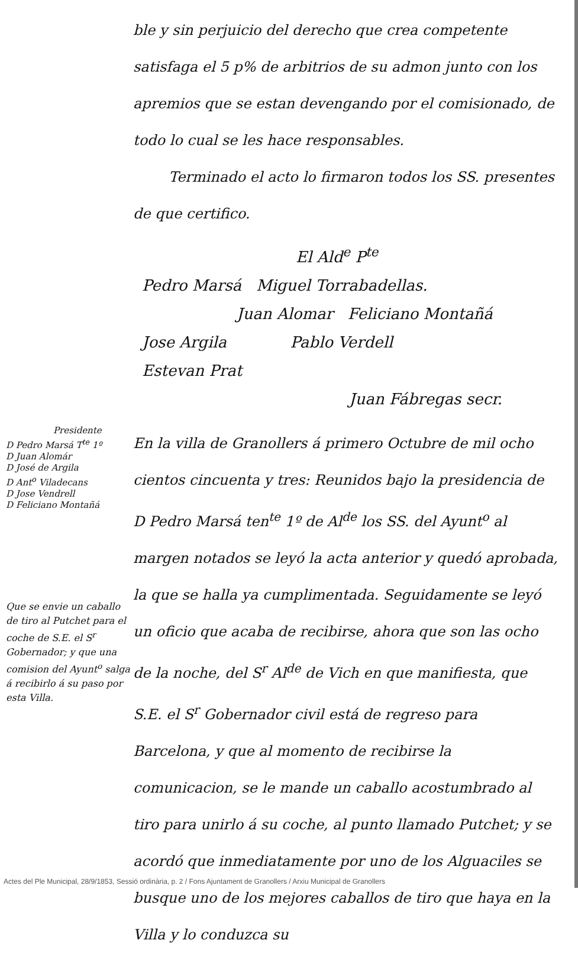ble y sin perjuicio del derecho que crea competente satisfaga el 5 p% de arbitrios de su admon junto con los apremios que se estan devengando por el comisionado, de todo lo cual se les hace responsables.
Terminado el acto lo firmaron todos los SS. presentes de que certifico.
El Ald<sup>e</sup> P<sup>te</sup>
Pedro Marsá Miguel Torrabadellas.
Juan Alomar Feliciano Montañá
Jose Argila Pablo Verdell
Estevan Prat
Juan Fábregas secr.
Presidente
D Pedro Marsá T<sup>te</sup> 1º
D Juan Alomár
D José de Argila
D Ant<sup>o</sup> Viladecans
D Jose Vendrell
D Feliciano Montañá
Que se envie un caballo de tiro al Putchet para el coche de S.E. el S<sup>r</sup> Gobernador; y que una comision del Ayunt<sup>o</sup> salga á recibirlo á su paso por esta Villa.
En la villa de Granollers á primero Octubre de mil ocho cientos cincuenta y tres: Reunidos bajo la presidencia de D Pedro Marsá ten<sup>te</sup> 1º de Al<sup>de</sup> los SS. del Ayunt<sup>o</sup> al margen notados se leyó la acta anterior y quedó aprobada, la que se halla ya cumplimentada. Seguidamente se leyó un oficio que acaba de recibirse, ahora que son las ocho de la noche, del S<sup>r</sup> Al<sup>de</sup> de Vich en que manifiesta, que S.E. el S<sup>r</sup> Gobernador civil está de regreso para Barcelona, y que al momento de recibirse la comunicacion, se le mande un caballo acostumbrado al tiro para unirlo á su coche, al punto llamado Putchet; y se acordó que inmediatamente por uno de los Alguaciles se busque uno de los mejores caballos de tiro que haya en la Villa y lo conduzca su
Actes del Ple Municipal, 28/9/1853, Sessió ordinària, p. 2 / Fons Ajuntament de Granollers / Arxiu Municipal de Granollers